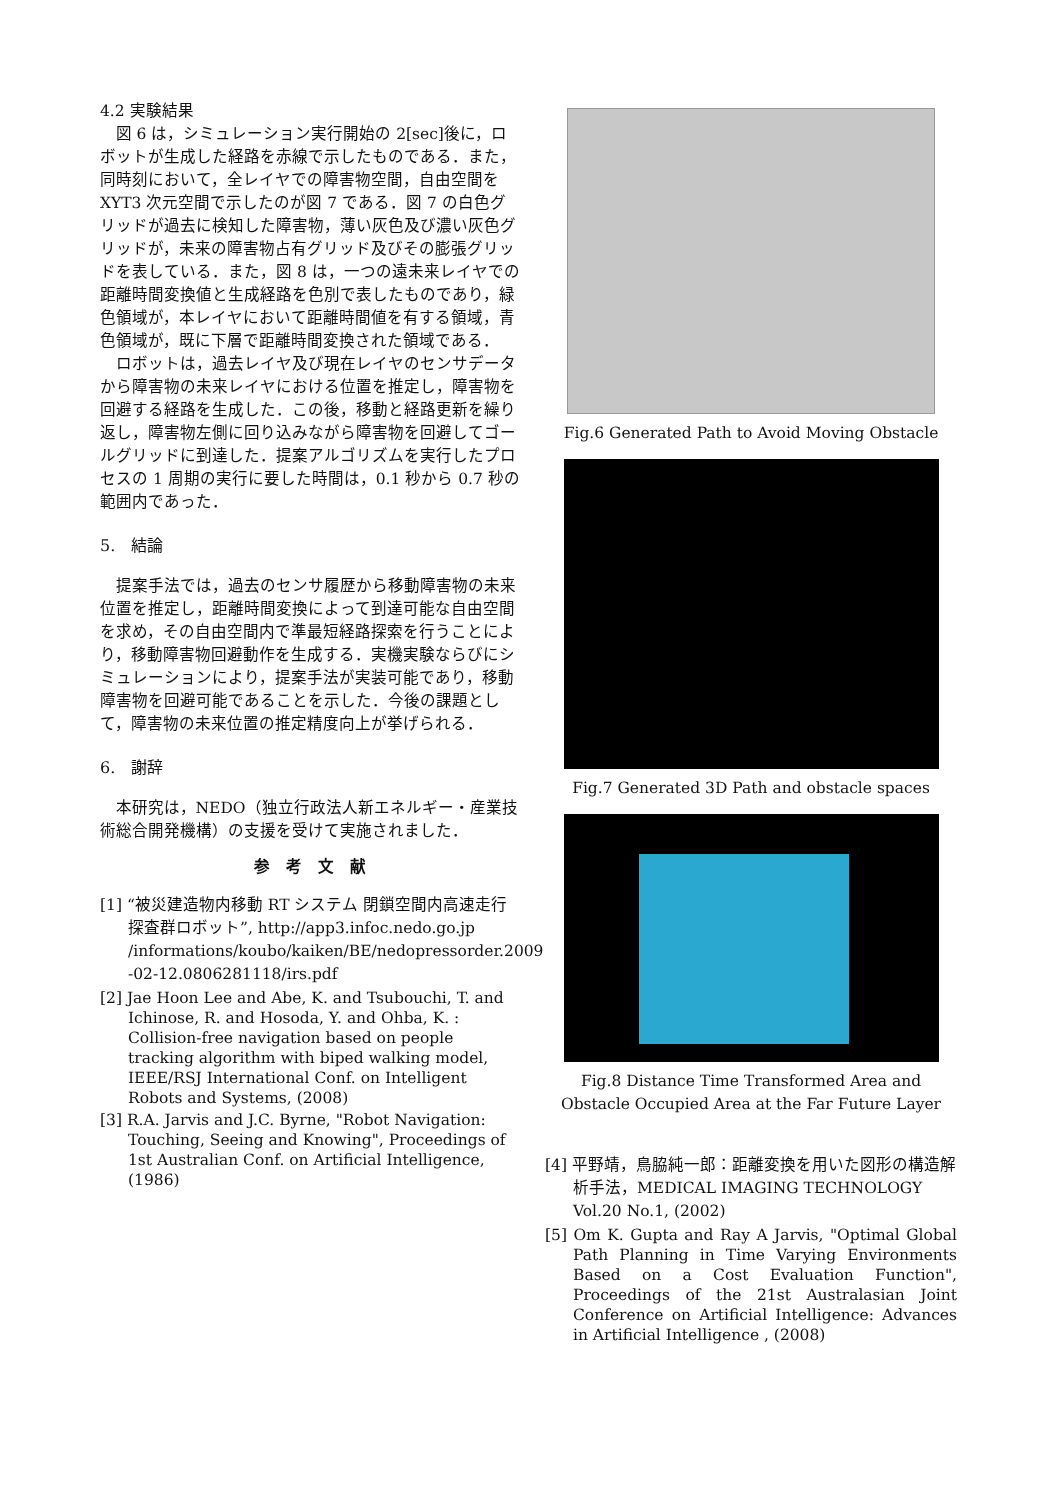4.2 実験結果
図 6 は，シミュレーション実行開始の 2[sec]後に，ロボットが生成した経路を赤線で示したものである．また，同時刻において，全レイヤでの障害物空間，自由空間を XYT3 次元空間で示したのが図 7 である．図 7 の白色グリッドが過去に検知した障害物，薄い灰色及び濃い灰色グリッドが，未来の障害物占有グリッド及びその膨張グリッドを表している．また，図 8 は，一つの遠未来レイヤでの距離時間変換値と生成経路を色別で表したものであり，緑色領域が，本レイヤにおいて距離時間値を有する領域，青色領域が，既に下層で距離時間変換された領域である．
ロボットは，過去レイヤ及び現在レイヤのセンサデータから障害物の未来レイヤにおける位置を推定し，障害物を回避する経路を生成した．この後，移動と経路更新を繰り返し，障害物左側に回り込みながら障害物を回避してゴールグリッドに到達した．提案アルゴリズムを実行したプロセスの 1 周期の実行に要した時間は，0.1 秒から 0.7 秒の範囲内であった．
5.　結論
提案手法では，過去のセンサ履歴から移動障害物の未来位置を推定し，距離時間変換によって到達可能な自由空間を求め，その自由空間内で準最短経路探索を行うことにより，移動障害物回避動作を生成する．実機実験ならびにシミュレーションにより，提案手法が実装可能であり，移動障害物を回避可能であることを示した．今後の課題として，障害物の未来位置の推定精度向上が挙げられる．
6.　謝辞
本研究は，NEDO（独立行政法人新エネルギー・産業技術総合開発機構）の支援を受けて実施されました．
参　考　文　献
[1] “被災建造物内移動 RT システム 閉鎖空間内高速走行探査群ロボット”, http://app3.infoc.nedo.go.jp /informations/koubo/kaiken/BE/nedopressorder.2009 -02-12.0806281118/irs.pdf
[2] Jae Hoon Lee and Abe, K. and Tsubouchi, T. and Ichinose, R. and Hosoda, Y. and Ohba, K. : Collision-free navigation based on people tracking algorithm with biped walking model, IEEE/RSJ International Conf. on Intelligent Robots and Systems, (2008)
[3] R.A. Jarvis and J.C. Byrne, "Robot Navigation: Touching, Seeing and Knowing", Proceedings of 1st Australian Conf. on Artificial Intelligence, (1986)
Fig.6 Generated Path to Avoid Moving Obstacle
Fig.7 Generated 3D Path and obstacle spaces
Fig.8 Distance Time Transformed Area and Obstacle Occupied Area at the Far Future Layer
[4] 平野靖，鳥脇純一郎：距離変換を用いた図形の構造解析手法，MEDICAL IMAGING TECHNOLOGY Vol.20 No.1, (2002)
[5] Om K. Gupta and Ray A Jarvis, "Optimal Global Path Planning in Time Varying Environments Based on a Cost Evaluation Function", Proceedings of the 21st Australasian Joint Conference on Artificial Intelligence: Advances in Artificial Intelligence , (2008)